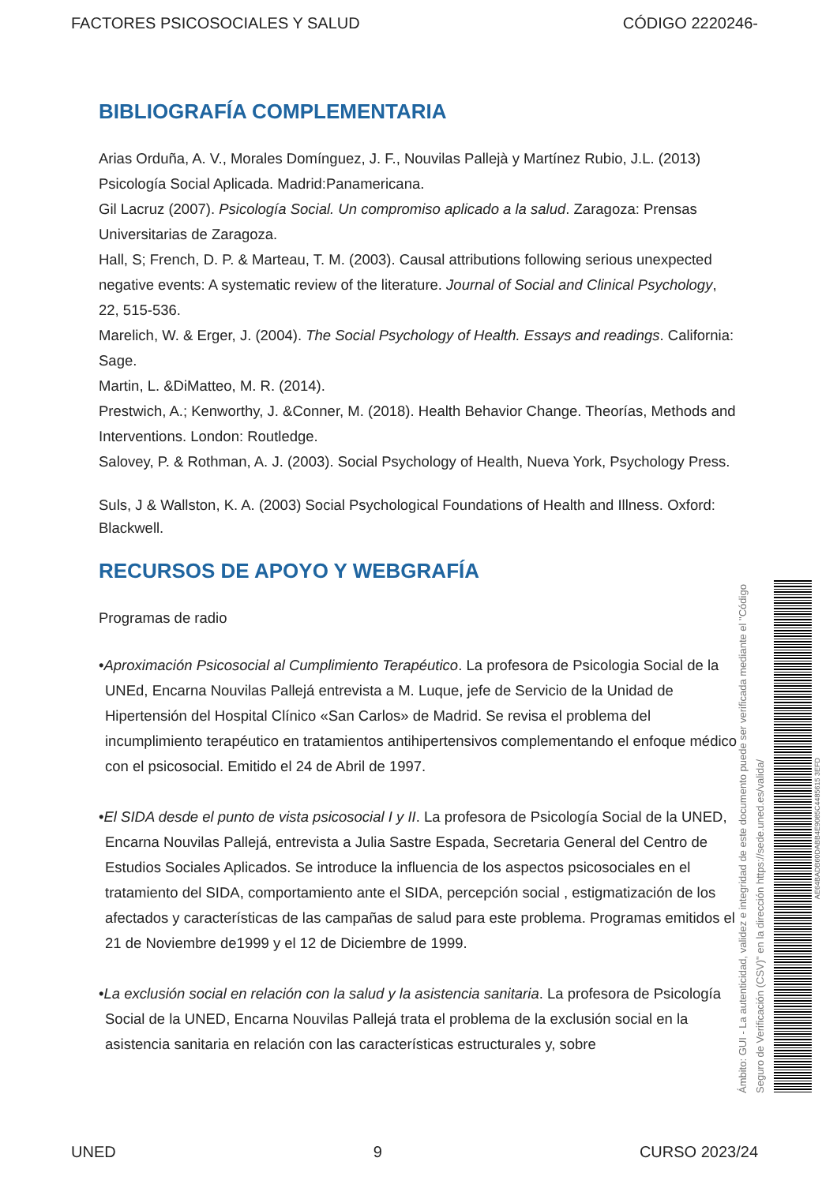FACTORES PSICOSOCIALES Y SALUD CÓDIGO 2220246-
BIBLIOGRAFÍA COMPLEMENTARIA
Arias Orduña, A. V., Morales Domínguez, J. F., Nouvilas Pallejà y Martínez Rubio, J.L. (2013) Psicología Social Aplicada. Madrid:Panamericana.
Gil Lacruz (2007). Psicología Social. Un compromiso aplicado a la salud. Zaragoza: Prensas Universitarias de Zaragoza.
Hall, S; French, D. P. & Marteau, T. M. (2003). Causal attributions following serious unexpected negative events: A systematic review of the literature. Journal of Social and Clinical Psychology, 22, 515-536.
Marelich, W. & Erger, J. (2004). The Social Psychology of Health. Essays and readings. California: Sage.
Martin, L. &DiMatteo, M. R. (2014).
Prestwich, A.; Kenworthy, J. &Conner, M. (2018). Health Behavior Change. Theorías, Methods and Interventions. London: Routledge.
Salovey, P. & Rothman, A. J. (2003). Social Psychology of Health, Nueva York, Psychology Press.
Suls, J & Wallston, K. A. (2003) Social Psychological Foundations of Health and Illness. Oxford: Blackwell.
RECURSOS DE APOYO Y WEBGRAFÍA
Programas de radio
•Aproximación Psicosocial al Cumplimiento Terapéutico. La profesora de Psicologia Social de la UNEd, Encarna Nouvilas Pallejá entrevista a M. Luque, jefe de Servicio de la Unidad de Hipertensión del Hospital Clínico «San Carlos» de Madrid. Se revisa el problema del incumplimiento terapéutico en tratamientos antihipertensivos complementando el enfoque médico con el psicosocial. Emitido el 24 de Abril de 1997.
•El SIDA desde el punto de vista psicosocial I y II. La profesora de Psicología Social de la UNED, Encarna Nouvilas Pallejá, entrevista a Julia Sastre Espada, Secretaria General del Centro de Estudios Sociales Aplicados. Se introduce la influencia de los aspectos psicosociales en el tratamiento del SIDA, comportamiento ante el SIDA, percepción social , estigmatización de los afectados y características de las campañas de salud para este problema. Programas emitidos el 21 de Noviembre de1999 y el 12 de Diciembre de 1999.
•La exclusión social en relación con la salud y la asistencia sanitaria. La profesora de Psicología Social de la UNED, Encarna Nouvilas Pallejá trata el problema de la exclusión social en la asistencia sanitaria en relación con las características estructurales y, sobre
Ámbito: GUI - La autenticidad, validez e integridad de este documento puede ser verificada mediante el "Código Seguro de Verificación (CSV)" en la dirección https://sede.uned.es/valida/
AE64BADB60DABB4E9085C4485615 3EFD
UNED 9 CURSO 2023/24